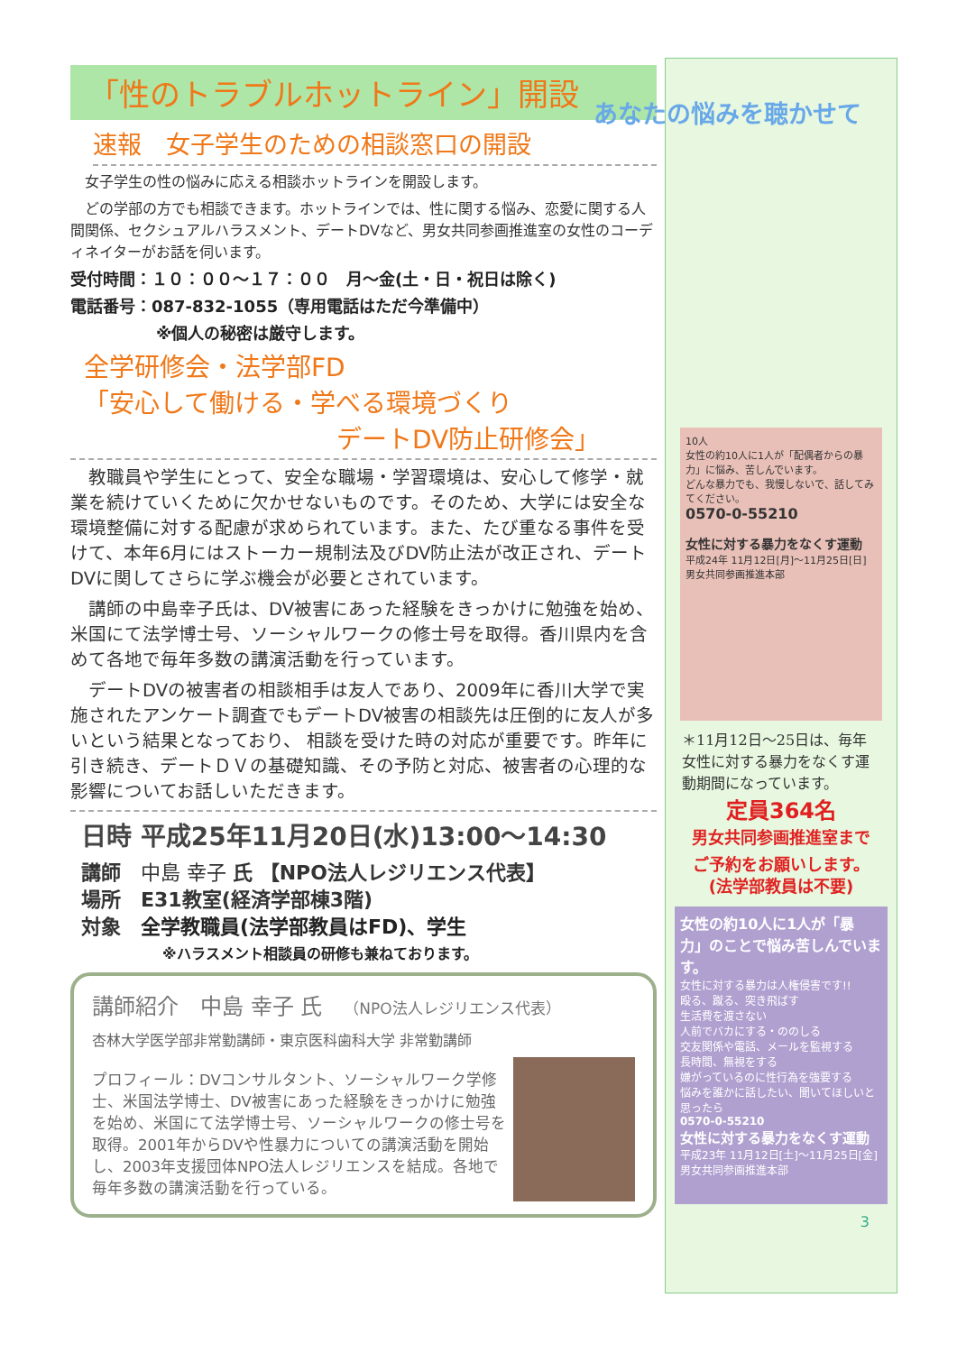「性のトラブルホットライン」開設
速報　女子学生のための相談窓口の開設
　女子学生の性の悩みに応える相談ホットラインを開設します。
　どの学部の方でも相談できます。ホットラインでは、性に関する悩み、恋愛に関する人間関係、セクシュアルハラスメント、デートDVなど、男女共同参画推進室の女性のコーディネイターがお話を伺います。
受付時間：１０：００～１７：００　月～金(土・日・祝日は除く)
電話番号：087-832-1055（専用電話はただ今準備中）
※個人の秘密は厳守します。
全学研修会・法学部FD
「安心して働ける・学べる環境づくり
デートDV防止研修会」
　教職員や学生にとって、安全な職場・学習環境は、安心して修学・就業を続けていくために欠かせないものです。そのため、大学には安全な環境整備に対する配慮が求められています。また、たび重なる事件を受けて、本年6月にはストーカー規制法及びDV防止法が改正され、デートDVに関してさらに学ぶ機会が必要とされています。
　講師の中島幸子氏は、DV被害にあった経験をきっかけに勉強を始め、米国にて法学博士号、ソーシャルワークの修士号を取得。香川県内を含めて各地で毎年多数の講演活動を行っています。
　デートDVの被害者の相談相手は友人であり、2009年に香川大学で実施されたアンケート調査でもデートDV被害の相談先は圧倒的に友人が多いという結果となっており、 相談を受けた時の対応が重要です。昨年に引き続き、デートＤＶの基礎知識、その予防と対応、被害者の心理的な影響についてお話しいただきます。
日時 平成25年11月20日(水)13:00～14:30
講師　中島 幸子 氏 【NPO法人レジリエンス代表】
場所　E31教室(経済学部棟3階)
対象　全学教職員(法学部教員はFD)、学生
※ハラスメント相談員の研修も兼ねております。
講師紹介　中島 幸子 氏　（NPO法人レジリエンス代表）
杏林大学医学部非常勤講師・東京医科歯科大学 非常勤講師
プロフィール：DVコンサルタント、ソーシャルワーク学修士、米国法学博士、DV被害にあった経験をきっかけに勉強を始め、米国にて法学博士号、ソーシャルワークの修士号を取得。2001年からDVや性暴力についての講演活動を開始し、2003年支援団体NPO法人レジリエンスを結成。各地で毎年多数の講演活動を行っている。
あなたの悩みを聴かせて
10人
女性の約10人に1人が「配偶者からの暴力」に悩み、苦しんでいます。
どんな暴力でも、我慢しないで、話してみてください。
0570-0-55210
女性に対する暴力をなくす運動
平成24年 11月12日[月]～11月25日[日]
男女共同参画推進本部
＊11月12日～25日は、毎年女性に対する暴力をなくす運動期間になっています。
定員364名
男女共同参画推進室まで
ご予約をお願いします。
(法学部教員は不要)
女性の約10人に1人が「暴力」のことで悩み苦しんでいます。
女性に対する暴力は人権侵害です!!
殴る、蹴る、突き飛ばす
生活費を渡さない
人前でバカにする・ののしる
交友関係や電話、メールを監視する
長時間、無視をする
嫌がっているのに性行為を強要する
悩みを誰かに話したい、聞いてほしいと思ったら
0570-0-55210
女性に対する暴力をなくす運動
平成23年 11月12日[土]～11月25日[金]
男女共同参画推進本部
3